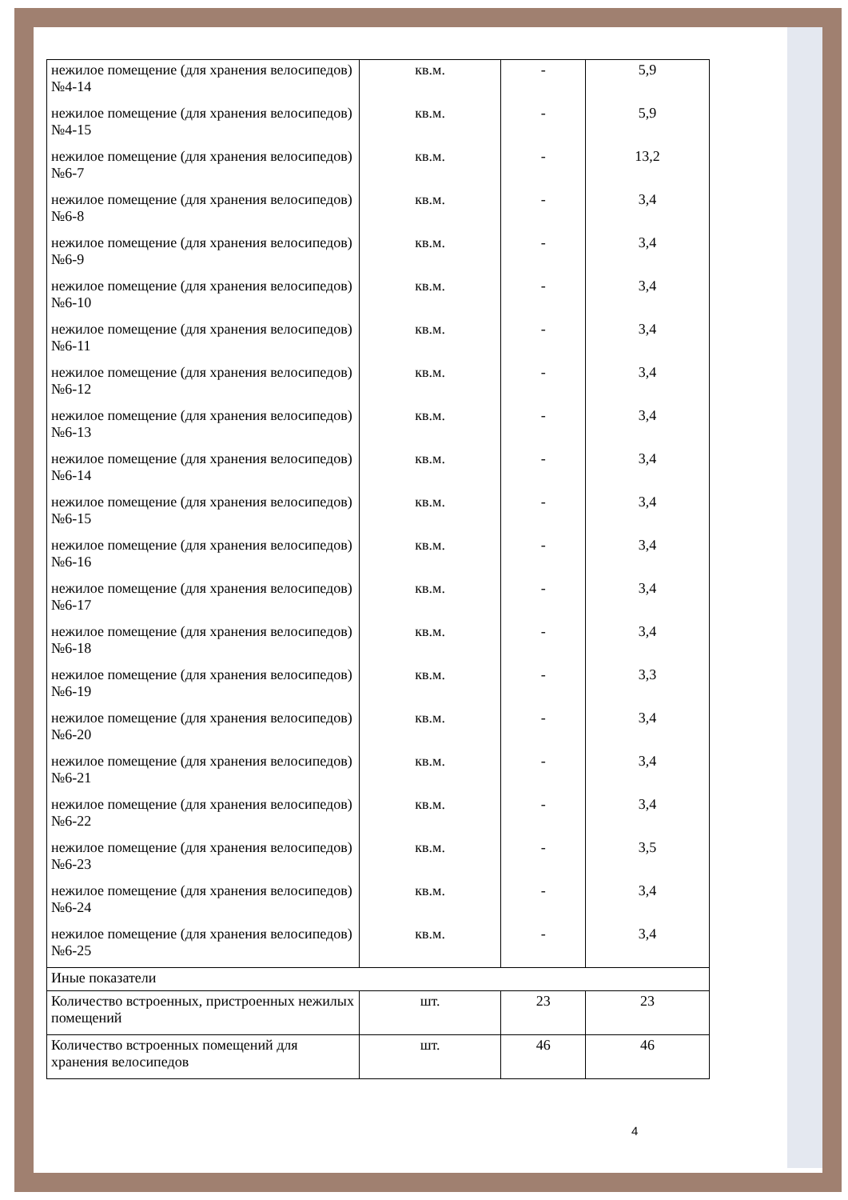| нежилое помещение (для хранения велосипедов) №4-14 | кв.м. | - | 5,9 |
| нежилое помещение (для хранения велосипедов) №4-15 | кв.м. | - | 5,9 |
| нежилое помещение (для хранения велосипедов) №6-7 | кв.м. | - | 13,2 |
| нежилое помещение (для хранения велосипедов) №6-8 | кв.м. | - | 3,4 |
| нежилое помещение (для хранения велосипедов) №6-9 | кв.м. | - | 3,4 |
| нежилое помещение (для хранения велосипедов) №6-10 | кв.м. | - | 3,4 |
| нежилое помещение (для хранения велосипедов) №6-11 | кв.м. | - | 3,4 |
| нежилое помещение (для хранения велосипедов) №6-12 | кв.м. | - | 3,4 |
| нежилое помещение (для хранения велосипедов) №6-13 | кв.м. | - | 3,4 |
| нежилое помещение (для хранения велосипедов) №6-14 | кв.м. | - | 3,4 |
| нежилое помещение (для хранения велосипедов) №6-15 | кв.м. | - | 3,4 |
| нежилое помещение (для хранения велосипедов) №6-16 | кв.м. | - | 3,4 |
| нежилое помещение (для хранения велосипедов) №6-17 | кв.м. | - | 3,4 |
| нежилое помещение (для хранения велосипедов) №6-18 | кв.м. | - | 3,4 |
| нежилое помещение (для хранения велосипедов) №6-19 | кв.м. | - | 3,3 |
| нежилое помещение (для хранения велосипедов) №6-20 | кв.м. | - | 3,4 |
| нежилое помещение (для хранения велосипедов) №6-21 | кв.м. | - | 3,4 |
| нежилое помещение (для хранения велосипедов) №6-22 | кв.м. | - | 3,4 |
| нежилое помещение (для хранения велосипедов) №6-23 | кв.м. | - | 3,5 |
| нежилое помещение (для хранения велосипедов) №6-24 | кв.м. | - | 3,4 |
| нежилое помещение (для хранения велосипедов) №6-25 | кв.м. | - | 3,4 |
| Иные показатели | | | |
| Количество встроенных, пристроенных нежилых помещений | шт. | 23 | 23 |
| Количество встроенных помещений для хранения велосипедов | шт. | 46 | 46 |
4